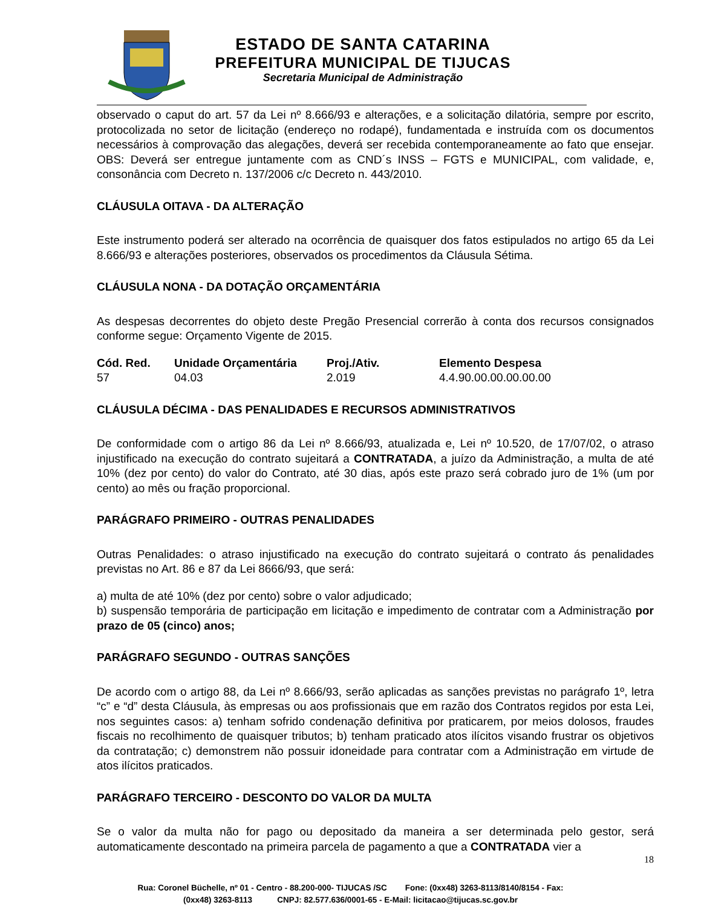ESTADO DE SANTA CATARINA
PREFEITURA MUNICIPAL DE TIJUCAS
Secretaria Municipal de Administração
observado o caput do art. 57 da Lei nº 8.666/93 e alterações, e a solicitação dilatória, sempre por escrito, protocolizada no setor de licitação (endereço no rodapé), fundamentada e instruída com os documentos necessários à comprovação das alegações, deverá ser recebida contemporaneamente ao fato que ensejar. OBS: Deverá ser entregue juntamente com as CND´s INSS – FGTS e MUNICIPAL, com validade, e, consonância com Decreto n. 137/2006 c/c Decreto n. 443/2010.
CLÁUSULA OITAVA - DA ALTERAÇÃO
Este instrumento poderá ser alterado na ocorrência de quaisquer dos fatos estipulados no artigo 65 da Lei 8.666/93 e alterações posteriores, observados os procedimentos da Cláusula Sétima.
CLÁUSULA NONA - DA DOTAÇÃO ORÇAMENTÁRIA
As despesas decorrentes do objeto deste Pregão Presencial correrão à conta dos recursos consignados conforme segue: Orçamento Vigente de 2015.
| Cód. Red. | Unidade Orçamentária | Proj./Ativ. | Elemento Despesa |
| --- | --- | --- | --- |
| 57 | 04.03 | 2.019 | 4.4.90.00.00.00.00.00 |
CLÁUSULA DÉCIMA - DAS PENALIDADES E RECURSOS ADMINISTRATIVOS
De conformidade com o artigo 86 da Lei nº 8.666/93, atualizada e, Lei nº 10.520, de 17/07/02, o atraso injustificado na execução do contrato sujeitará a CONTRATADA, a juízo da Administração, a multa de até 10% (dez por cento) do valor do Contrato, até 30 dias, após este prazo será cobrado juro de 1% (um por cento) ao mês ou fração proporcional.
PARÁGRAFO PRIMEIRO - OUTRAS PENALIDADES
Outras Penalidades: o atraso injustificado na execução do contrato sujeitará o contrato ás penalidades previstas no Art. 86 e 87 da Lei 8666/93, que será:
a) multa de até 10% (dez por cento) sobre o valor adjudicado;
b) suspensão temporária de participação em licitação e impedimento de contratar com a Administração por prazo de 05 (cinco) anos;
PARÁGRAFO SEGUNDO - OUTRAS SANÇÕES
De acordo com o artigo 88, da Lei nº 8.666/93, serão aplicadas as sanções previstas no parágrafo 1º, letra “c” e “d” desta Cláusula, às empresas ou aos profissionais que em razão dos Contratos regidos por esta Lei, nos seguintes casos: a) tenham sofrido condenação definitiva por praticarem, por meios dolosos, fraudes fiscais no recolhimento de quaisquer tributos; b) tenham praticado atos ilícitos visando frustrar os objetivos da contratação; c) demonstrem não possuir idoneidade para contratar com a Administração em virtude de atos ilícitos praticados.
PARÁGRAFO TERCEIRO - DESCONTO DO VALOR DA MULTA
Se o valor da multa não for pago ou depositado da maneira a ser determinada pelo gestor, será automaticamente descontado na primeira parcela de pagamento a que a CONTRATADA vier a
18
Rua: Coronel Büchelle, nº 01 - Centro - 88.200-000- TIJUCAS /SC Fone: (0xx48) 3263-8113/8140/8154 - Fax:
(0xx48) 3263-8113 CNPJ: 82.577.636/0001-65 - E-Mail: licitacao@tijucas.sc.gov.br